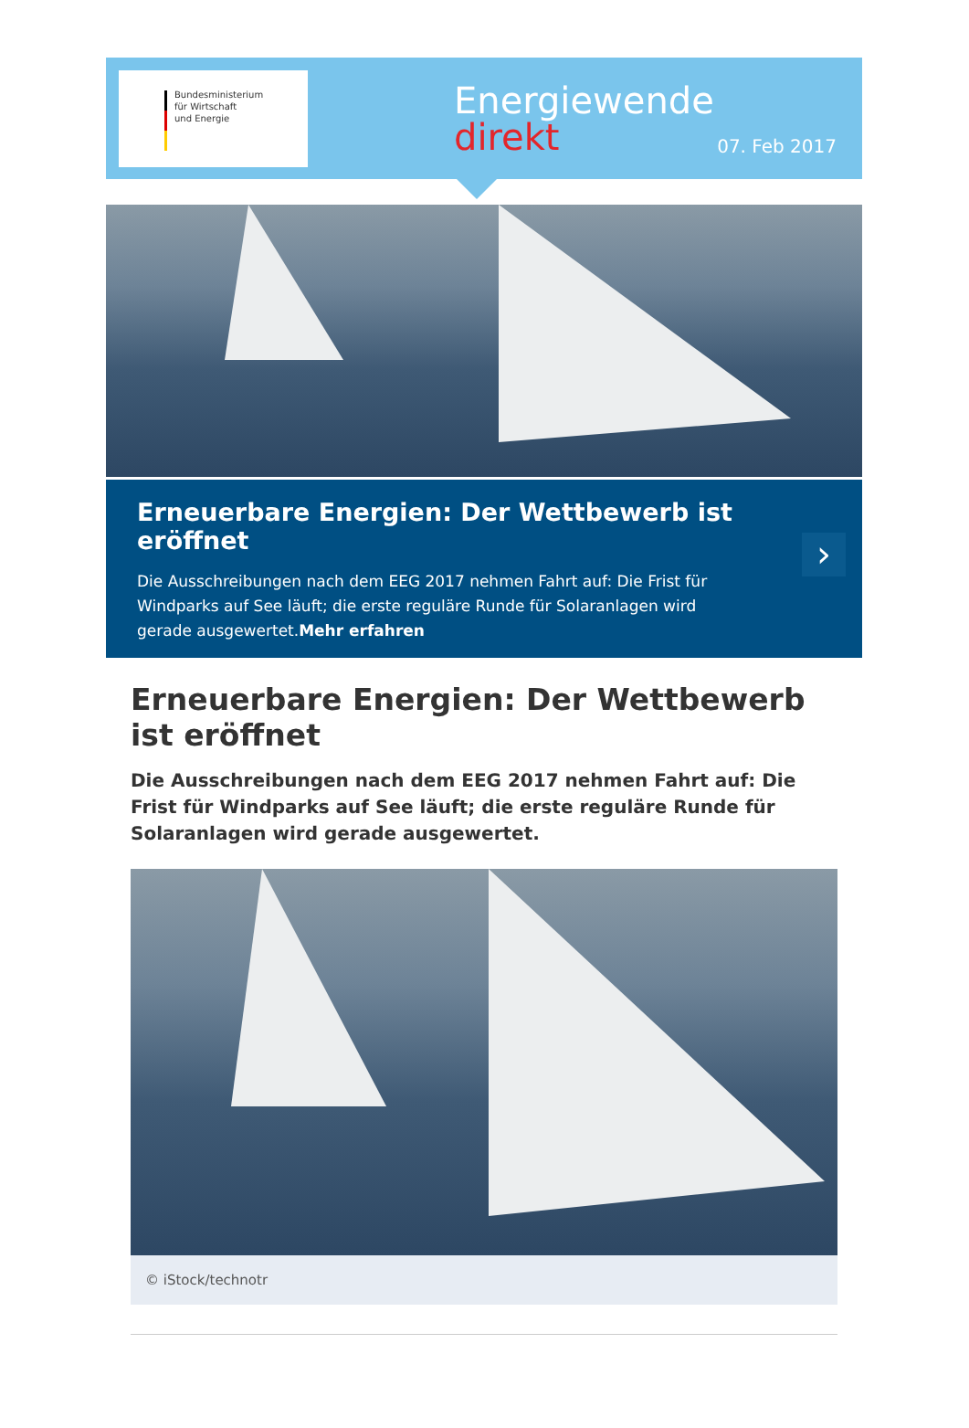Bundesministerium
für Wirtschaft
und Energie
Energiewende
direkt
07. Feb 2017
Erneuerbare Energien: Der Wettbewerb ist eröffnet
Die Ausschreibungen nach dem EEG 2017 nehmen Fahrt auf: Die Frist für Windparks auf See läuft; die erste reguläre Runde für Solaranlagen wird gerade ausgewertet.Mehr erfahren
›
Erneuerbare Energien: Der Wettbewerb ist eröffnet
Die Ausschreibungen nach dem EEG 2017 nehmen Fahrt auf: Die Frist für Windparks auf See läuft; die erste reguläre Runde für Solaranlagen wird gerade ausgewertet.
© iStock/technotr